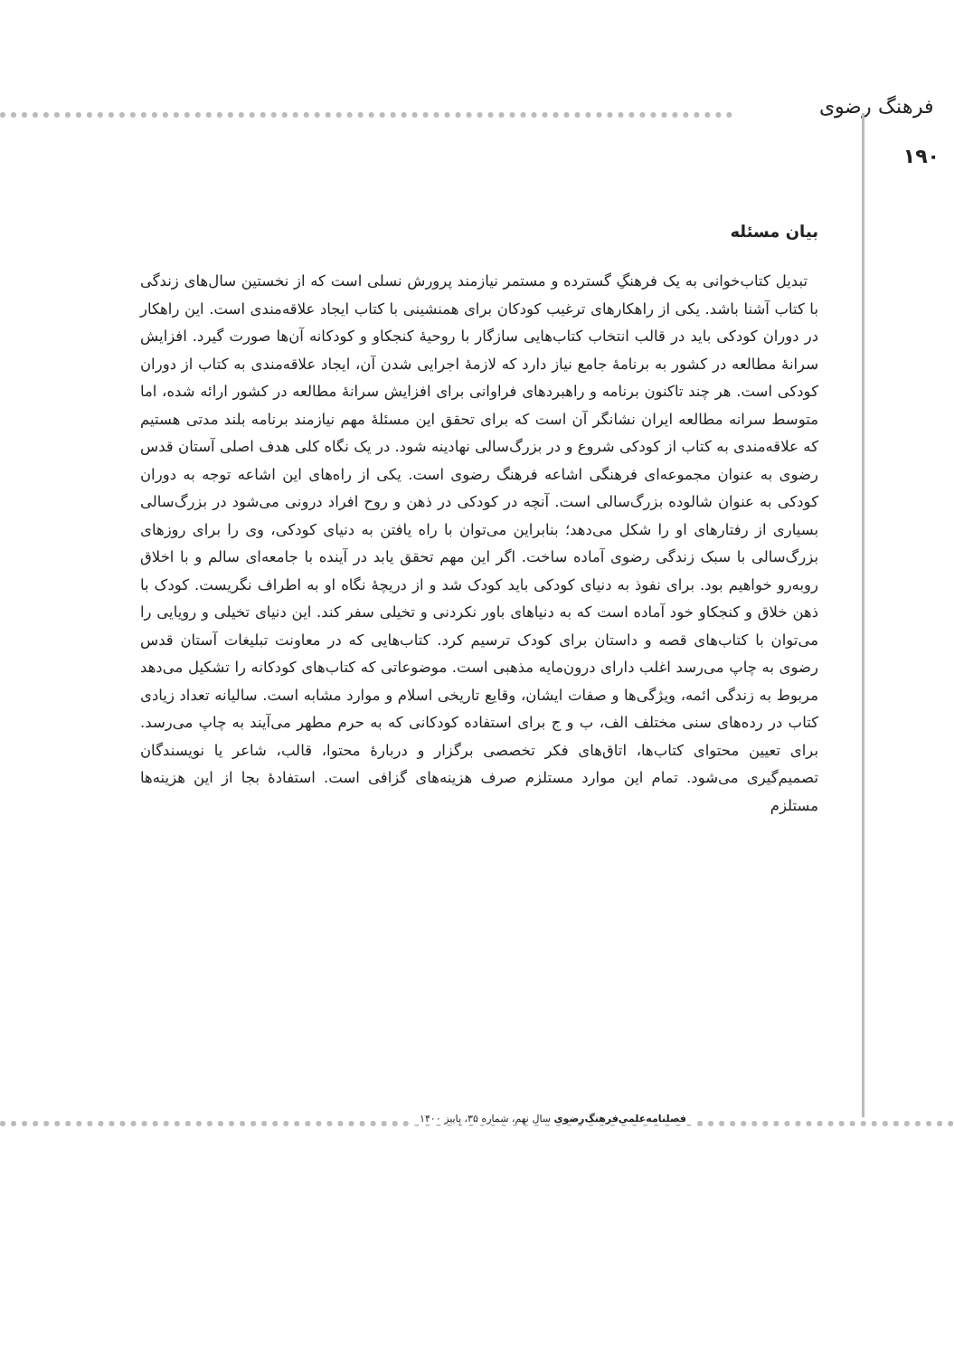فرهنگ رضوی
۱۹۰
بیان مسئله
تبدیل کتاب‌خوانی به یک فرهنگِ گسترده و مستمر نیازمند پرورش نسلی است که از نخستین سال‌های زندگی با کتاب آشنا باشد. یکی از راهکارهای ترغیب کودکان برای همنشینی با کتاب ایجاد علاقه‌مندی است. این راهکار در دوران کودکی باید در قالب انتخاب کتاب‌هایی سازگار با روحیهٔ کنجکاو و کودکانه آن‌ها صورت گیرد. افزایش سرانهٔ مطالعه در کشور به برنامهٔ جامع نیاز دارد که لازمهٔ اجرایی شدن آن، ایجاد علاقه‌مندی به کتاب از دوران کودکی است. هر چند تاکنون برنامه و راهبردهای فراوانی برای افزایش سرانهٔ مطالعه در کشور ارائه شده، اما متوسط سرانه مطالعه ایران نشانگر آن است که برای تحقق این مسئلهٔ مهم نیازمند برنامه بلند مدتی هستیم که علاقه‌مندی به کتاب از کودکی شروع و در بزرگ‌سالی نهادینه شود. در یک نگاه کلی هدف اصلی آستان قدس رضوی به عنوان مجموعه‌ای فرهنگی اشاعه فرهنگ رضوی است. یکی از راه‌های این اشاعه توجه به دوران کودکی به عنوان شالوده بزرگ‌سالی است. آنچه در کودکی در ذهن و روح افراد درونی می‌شود در بزرگ‌سالی بسیاری از رفتارهای او را شکل می‌دهد؛ بنابراین می‌توان با راه یافتن به دنیای کودکی، وی را برای روزهای بزرگ‌سالی با سبک زندگی رضوی آماده ساخت. اگر این مهم تحقق یابد در آینده با جامعه‌ای سالم و با اخلاق روبه‌رو خواهیم بود. برای نفوذ به دنیای کودکی باید کودک شد و از دریچهٔ نگاه او به اطراف نگریست. کودک با ذهن خلاق و کنجکاو خود آماده است که به دنیاهای باور نکردنی و تخیلی سفر کند. این دنیای تخیلی و رویایی را می‌توان با کتاب‌های قصه و داستان برای کودک ترسیم کرد. کتاب‌هایی که در معاونت تبلیغات آستان قدس رضوی به چاپ می‌رسد اغلب دارای درون‌مایه مذهبی است. موضوعاتی که کتاب‌های کودکانه را تشکیل می‌دهد مربوط به زندگی ائمه، ویژگی‌ها و صفات ایشان، وقایع تاریخی اسلام و موارد مشابه است. سالیانه تعداد زیادی کتاب در رده‌های سنی مختلف الف، ب و ج برای استفاده کودکانی که به حرم مطهر می‌آیند به چاپ می‌رسد. برای تعیین محتوای کتاب‌ها، اتاق‌های فکر تخصصی برگزار و دربارهٔ محتوا، قالب، شاعر یا نویسندگان تصمیم‌گیری می‌شود. تمام این موارد مستلزم صرف هزینه‌های گزافی است. استفادهٔ بجا از این هزینه‌ها مستلزم
فصلنامه‌علمی‌فرهنگ‌رضوی سال نهم، شماره ۳۵، پاییز ۱۴۰۰